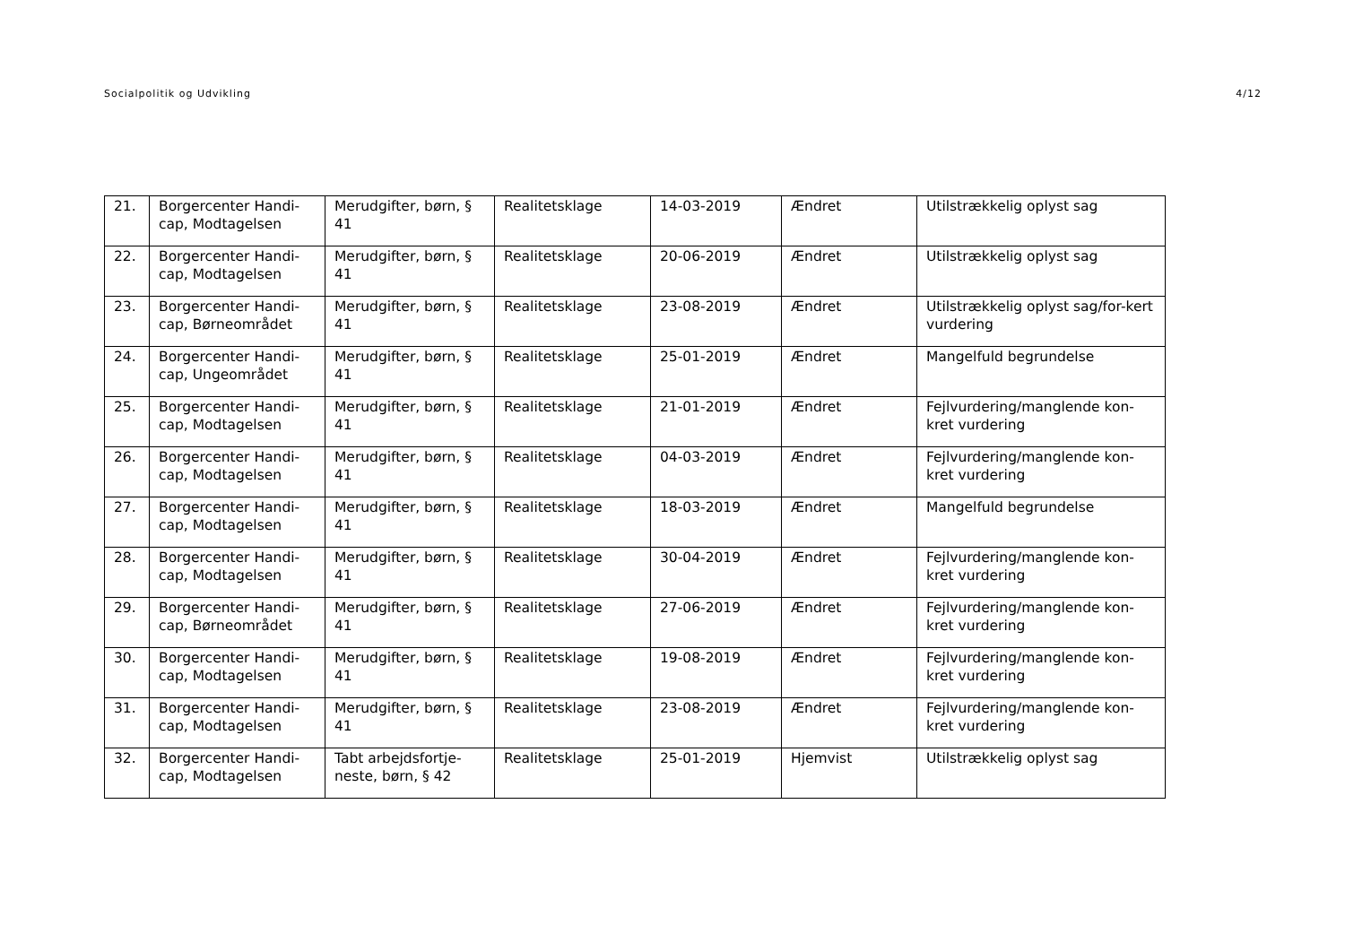Socialpolitik og Udvikling 4/12
| 21. | Borgercenter Handi-cap, Modtagelsen | Merudgifter, børn, § 41 | Realitetsklage | 14-03-2019 | Ændret | Utilstrækkelig oplyst sag |
| 22. | Borgercenter Handi-cap, Modtagelsen | Merudgifter, børn, § 41 | Realitetsklage | 20-06-2019 | Ændret | Utilstrækkelig oplyst sag |
| 23. | Borgercenter Handi-cap, Børneområdet | Merudgifter, børn, § 41 | Realitetsklage | 23-08-2019 | Ændret | Utilstrækkelig oplyst sag/for-kert vurdering |
| 24. | Borgercenter Handi-cap, Ungeområdet | Merudgifter, børn, § 41 | Realitetsklage | 25-01-2019 | Ændret | Mangelfuld begrundelse |
| 25. | Borgercenter Handi-cap, Modtagelsen | Merudgifter, børn, § 41 | Realitetsklage | 21-01-2019 | Ændret | Fejlvurdering/manglende kon-kret vurdering |
| 26. | Borgercenter Handi-cap, Modtagelsen | Merudgifter, børn, § 41 | Realitetsklage | 04-03-2019 | Ændret | Fejlvurdering/manglende kon-kret vurdering |
| 27. | Borgercenter Handi-cap, Modtagelsen | Merudgifter, børn, § 41 | Realitetsklage | 18-03-2019 | Ændret | Mangelfuld begrundelse |
| 28. | Borgercenter Handi-cap, Modtagelsen | Merudgifter, børn, § 41 | Realitetsklage | 30-04-2019 | Ændret | Fejlvurdering/manglende kon-kret vurdering |
| 29. | Borgercenter Handi-cap, Børneområdet | Merudgifter, børn, § 41 | Realitetsklage | 27-06-2019 | Ændret | Fejlvurdering/manglende kon-kret vurdering |
| 30. | Borgercenter Handi-cap, Modtagelsen | Merudgifter, børn, § 41 | Realitetsklage | 19-08-2019 | Ændret | Fejlvurdering/manglende kon-kret vurdering |
| 31. | Borgercenter Handi-cap, Modtagelsen | Merudgifter, børn, § 41 | Realitetsklage | 23-08-2019 | Ændret | Fejlvurdering/manglende kon-kret vurdering |
| 32. | Borgercenter Handi-cap, Modtagelsen | Tabt arbejdsfortje-neste, børn, § 42 | Realitetsklage | 25-01-2019 | Hjemvist | Utilstrækkelig oplyst sag |